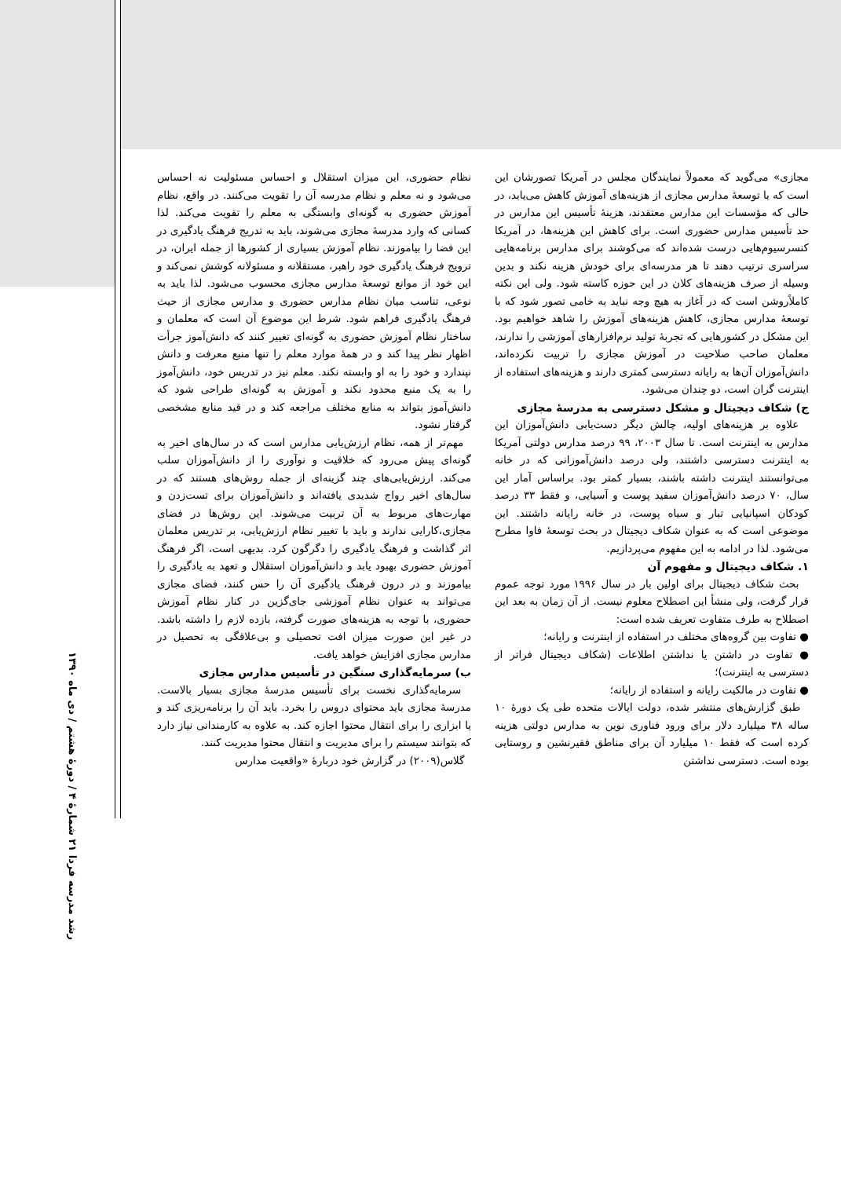نظام حضوری، این میزان استقلال و احساس مسئولیت نه احساس می‌شود و نه معلم و نظام مدرسه آن را تقویت می‌کنند. در واقع، نظام آموزش حضوری به گونه‌ای وابستگی به معلم را تقویت می‌کند. لذا کسانی که وارد مدرسهٔ مجازی می‌شوند، باید به تدریج فرهنگ یادگیری در این فضا را بیاموزند. نظام آموزش بسیاری از کشورها از جمله ایران، در ترویج فرهنگ یادگیری خود راهبر، مستقلانه و مسئولانه کوشش نمی‌کند و این خود از موانع توسعهٔ مدارس مجازی محسوب می‌شود. لذا باید به نوعی، تناسب میان نظام مدارس حضوری و مدارس مجازی از حیث فرهنگ یادگیری فراهم شود. شرط این موضوع آن است که معلمان و ساختار نظام آموزش حضوری به گونه‌ای تغییر کنند که دانش‌آموز جرأت اظهار نظر پیدا کند و در همهٔ موارد معلم را تنها منبع معرفت و دانش نپندارد و خود را به او وابسته نکند. معلم نیز در تدریس خود، دانش‌آموز را به یک منبع محدود نکند و آموزش به گونه‌ای طراحی شود که دانش‌آموز بتواند به منابع مختلف مراجعه کند و در قید منابع مشخصی گرفتار نشود.
مهم‌تر از همه، نظام ارزش‌یابی مدارس است که در سال‌های اخیر به گونه‌ای پیش می‌رود که خلاقیت و نوآوری را از دانش‌آموزان سلب می‌کند. ارزش‌یابی‌های چند گزینه‌ای از جمله روش‌های هستند که در سال‌های اخیر رواج شدیدی یافته‌اند و دانش‌آموزان برای تست‌زدن و مهارت‌های مربوط به آن تربیت می‌شوند. این روش‌ها در فضای مجازی،کارایی ندارند و باید با تغییر نظام ارزش‌یابی، بر تدریس معلمان اثر گذاشت و فرهنگ یادگیری را دگرگون کرد. بدیهی است، اگر فرهنگ آموزش حضوری بهبود یابد و دانش‌آموزان استقلال و تعهد به یادگیری را بیاموزند و در درون فرهنگ یادگیری آن را حس کنند، فضای مجازی می‌تواند به عنوان نظام آموزشی جای‌گزین در کنار نظام آموزش حضوری، با توجه به هزینه‌های صورت گرفته، بازده لازم را داشته باشد. در غیر این صورت میزان افت تحصیلی و بی‌علاقگی به تحصیل در مدارس مجازی افزایش خواهد یافت.
ب) سرمایه‌گذاری سنگین در تأسیس مدارس مجازی
سرمایه‌گذاری نخست برای تأسیس مدرسهٔ مجازی بسیار بالاست. مدرسهٔ مجازی باید محتوای دروس را بخرد. باید آن را برنامه‌ریزی کند و یا ابزاری را برای انتقال محتوا اجازه کند. به علاوه به کارمندانی نیاز دارد که بتوانند سیستم را برای مدیریت و انتقال محتوا مدیریت کنند.
گلاس(۲۰۰۹) در گزارش خود دربارهٔ «واقعیت مدارس
مجازی» می‌گوید که معمولاً نمایندگان مجلس در آمریکا تصورشان این است که با توسعهٔ مدارس مجازی از هزینه‌های آموزش کاهش می‌یابد، در حالی که مؤسسات این مدارس معتقدند، هزینهٔ تأسیس این مدارس در حد تأسیس مدارس حضوری است. برای کاهش این هزینه‌ها، در آمریکا کنسرسیوم‌هایی درست شده‌اند که می‌کوشند برای مدارس برنامه‌هایی سراسری ترتیب دهند تا هر مدرسه‌ای برای خودش هزینه نکند و بدین وسیله از صرف هزینه‌های کلان در این حوزه کاسته شود. ولی این نکته کاملاًروشن است که در آغاز به هیچ وجه نباید به خامی تصور شود که با توسعهٔ مدارس مجازی، کاهش هزینه‌های آموزش را شاهد خواهیم بود. این مشکل در کشورهایی که تجربهٔ تولید نرم‌افزارهای آموزشی را ندارند، معلمان صاحب صلاحیت در آموزش مجازی را تربیت نکرده‌اند، دانش‌آموزان آن‌ها به رایانه دسترسی کمتری دارند و هزینه‌های استفاده از اینترنت گران است، دو چندان می‌شود.
ج) شکاف دیجیتال و مشکل دسترسی به مدرسهٔ مجازی
علاوه بر هزینه‌های اولیه، چالش دیگر دست‌یابی دانش‌آموزان این مدارس به اینترنت است. تا سال ۲۰۰۳، ۹۹ درصد مدارس دولتی آمریکا به اینترنت دسترسی داشتند، ولی درصد دانش‌آموزانی که در خانه می‌توانستند اینترنت داشته باشند، بسیار کمتر بود. براساس آمار این سال، ۷۰ درصد دانش‌آموزان سفید پوست و آسیایی، و فقط ۳۳ درصد کودکان اسپانیایی تبار و سیاه پوست، در خانه رایانه داشتند. این موضوعی است که به عنوان شکاف دیجیتال در بحث توسعهٔ فاوا مطرح می‌شود. لذا در ادامه به این مفهوم می‌پردازیم.
۱. شکاف دیجیتال و مفهوم آن
بحث شکاف دیجیتال برای اولین بار در سال ۱۹۹۶ مورد توجه عموم قرار گرفت، ولی منشأ این اصطلاح معلوم نیست. از آن زمان به بعد این اصطلاح به طرف متفاوت تعریف شده است:
● تفاوت بین گروه‌های مختلف در استفاده از اینترنت و رایانه؛
● تفاوت در داشتن یا نداشتن اطلاعات (شکاف دیجیتال فراتر از دسترسی به اینترنت)؛
● تفاوت در مالکیت رایانه و استفاده از رایانه؛
طبق گزارش‌های منتشر شده، دولت ایالات متحده طی یک دورهٔ ۱۰ ساله ۳۸ میلیارد دلار برای ورود فناوری نوین به مدارس دولتی هزینه کرده است که فقط ۱۰ میلیارد آن برای مناطق فقیرنشین و روستایی بوده است. دسترسی نداشتن
رشد مدرسه فردا ۲۱ شمارهٔ ۴ / دورهٔ هشتم / دی ماه ۱۳۹۰